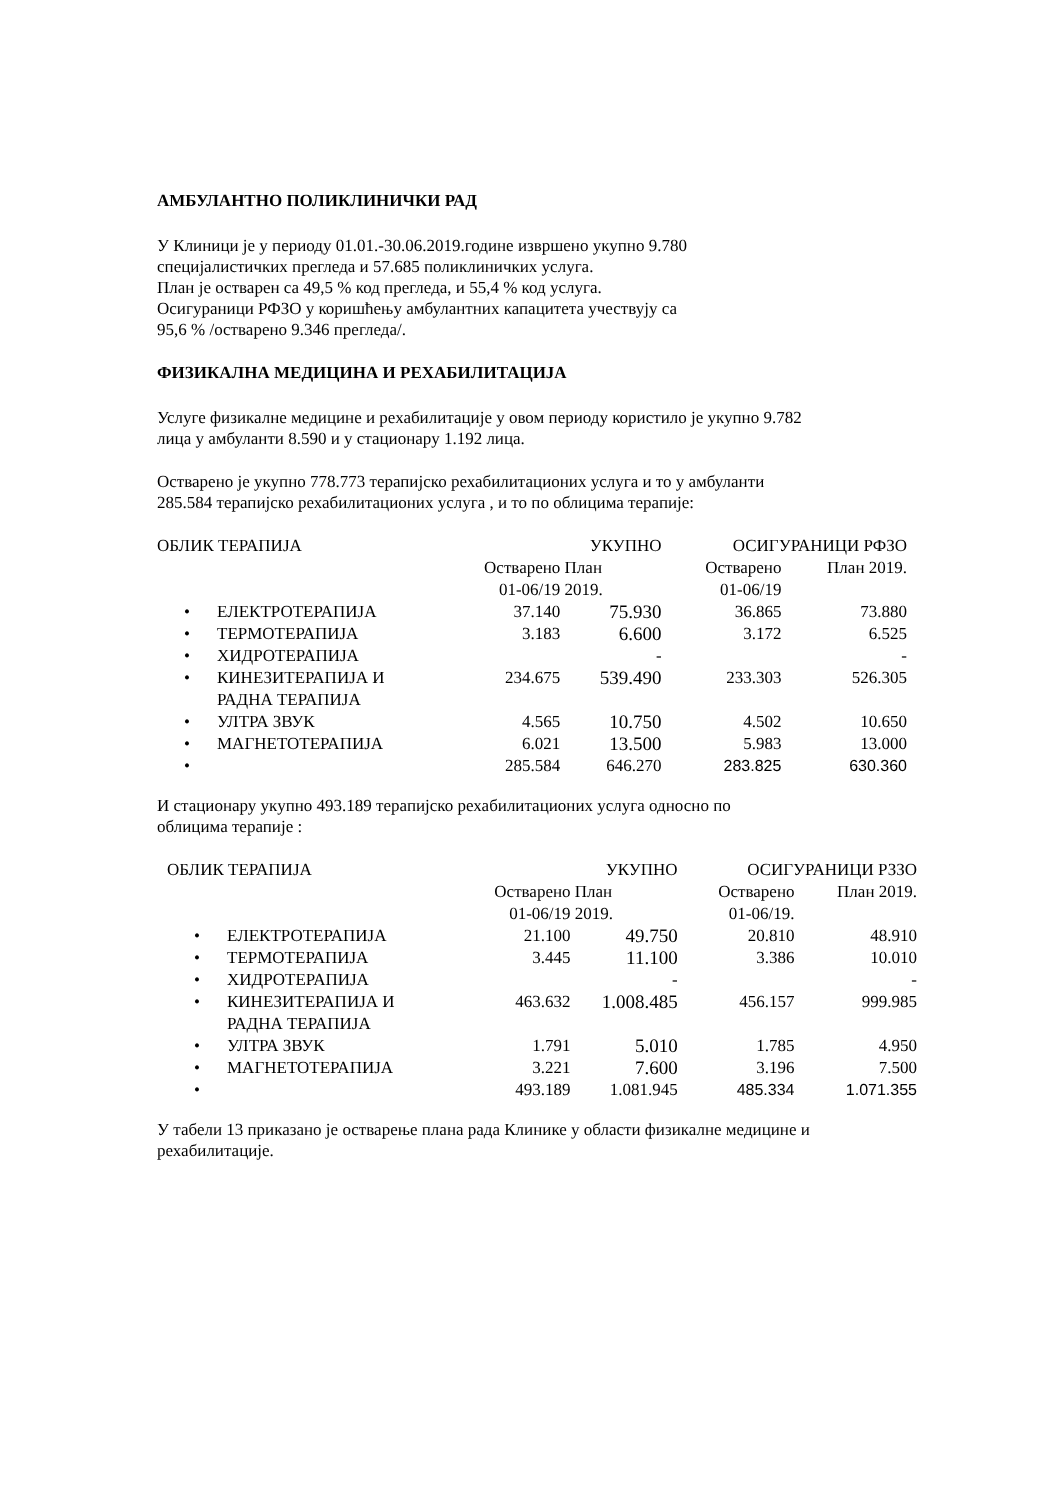АМБУЛАНТНО ПОЛИКЛИНИЧКИ РАД
У Клиници је у периоду 01.01.-30.06.2019.године извршено укупно 9.780
специјалистичких прегледа и 57.685 поликлиничких услуга.
План је остварен са 49,5 % код прегледа, и 55,4 % код услуга.
Осигураници РФЗО у коришћењу амбулантних капацитета учествују са
95,6 % /остварено 9.346 прегледа/.
ФИЗИКАЛНА МЕДИЦИНА И РЕХАБИЛИТАЦИЈА
Услуге физикалне медицине и рехабилитације у овом периоду користило је укупно 9.782
лица у амбуланти 8.590 и у стационару 1.192 лица.
Остварено је укупно 778.773 терапијско рехабилитационих услуга и то у амбуланти
285.584 терапијско рехабилитационих услуга , и то по облицима терапије:
| ОБЛИК ТЕРАПИЈА | | | УКУПНО | ОСИГУРАНИЦИ РФЗО | |
| | | Остварено 01-06/19 | План 2019. | Остварено 01-06/19 | План 2019. |
| • | ЕЛЕКТРОТЕРАПИЈА | 37.140 | 75.930 | 36.865 | 73.880 |
| • | ТЕРМОТЕРАПИЈА | 3.183 | 6.600 | 3.172 | 6.525 |
| • | ХИДРОТЕРАПИЈА | | - | | - |
| • | КИНЕЗИТЕРАПИЈА И РАДНА ТЕРАПИЈА | 234.675 | 539.490 | 233.303 | 526.305 |
| • | УЛТРА ЗВУК | 4.565 | 10.750 | 4.502 | 10.650 |
| • | МАГНЕТОТЕРАПИЈА | 6.021 | 13.500 | 5.983 | 13.000 |
| • | | 285.584 | 646.270 | 283.825 | 630.360 |
И стационару укупно 493.189 терапијско рехабилитационих услуга односно по
облицима терапије :
| ОБЛИК ТЕРАПИЈА | | | УКУПНО | ОСИГУРАНИЦИ РЗЗО | |
| | | Остварено 01-06/19 | План 2019. | Остварено 01-06/19. | План 2019. |
| • | ЕЛЕКТРОТЕРАПИЈА | 21.100 | 49.750 | 20.810 | 48.910 |
| • | ТЕРМОТЕРАПИЈА | 3.445 | 11.100 | 3.386 | 10.010 |
| • | ХИДРОТЕРАПИЈА | | - | | - |
| • | КИНЕЗИТЕРАПИЈА И РАДНА ТЕРАПИЈА | 463.632 | 1.008.485 | 456.157 | 999.985 |
| • | УЛТРА ЗВУК | 1.791 | 5.010 | 1.785 | 4.950 |
| • | МАГНЕТОТЕРАПИЈА | 3.221 | 7.600 | 3.196 | 7.500 |
| • | | 493.189 | 1.081.945 | 485.334 | 1.071.355 |
У табели 13 приказано је остварење плана рада Клинике у области физикалне медицине и
рехабилитације.